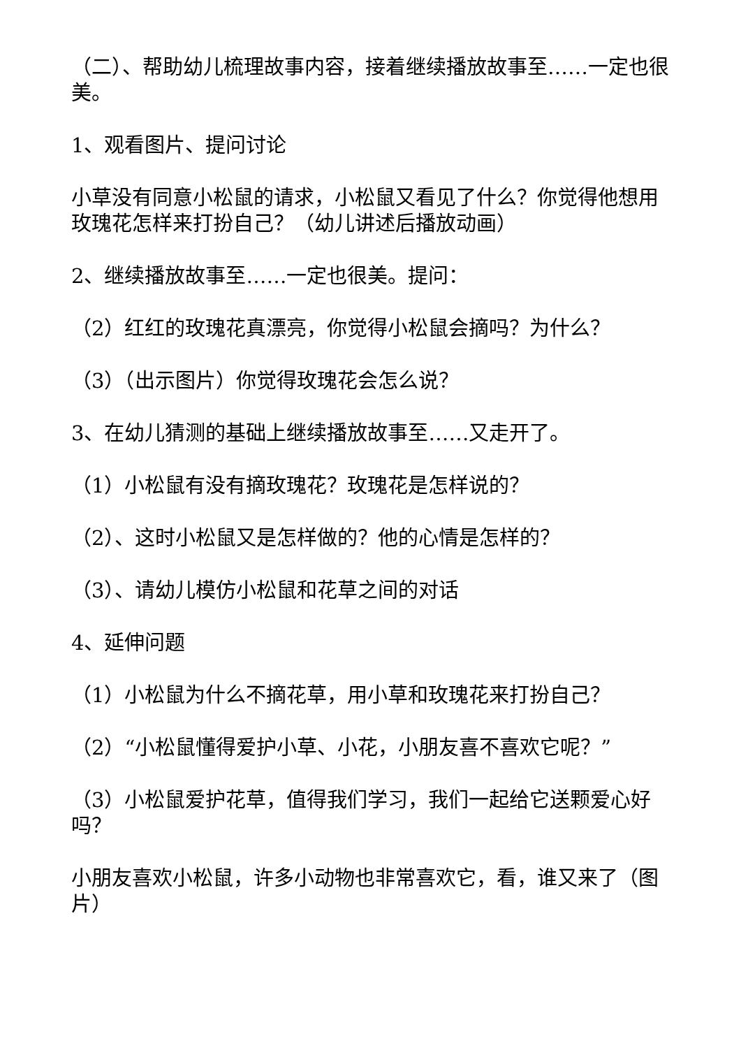（二）、帮助幼儿梳理故事内容，接着继续播放故事至……一定也很美。
1、观看图片、提问讨论
小草没有同意小松鼠的请求，小松鼠又看见了什么？你觉得他想用玫瑰花怎样来打扮自己？（幼儿讲述后播放动画）
2、继续播放故事至……一定也很美。提问：
（2）红红的玫瑰花真漂亮，你觉得小松鼠会摘吗？为什么？
（3）（出示图片）你觉得玫瑰花会怎么说？
3、在幼儿猜测的基础上继续播放故事至……又走开了。
（1）小松鼠有没有摘玫瑰花？玫瑰花是怎样说的？
（2）、这时小松鼠又是怎样做的？他的心情是怎样的？
（3）、请幼儿模仿小松鼠和花草之间的对话
4、延伸问题
（1）小松鼠为什么不摘花草，用小草和玫瑰花来打扮自己？
（2）“小松鼠懂得爱护小草、小花，小朋友喜不喜欢它呢？”
（3）小松鼠爱护花草，值得我们学习，我们一起给它送颗爱心好吗？
小朋友喜欢小松鼠，许多小动物也非常喜欢它，看，谁又来了（图片）